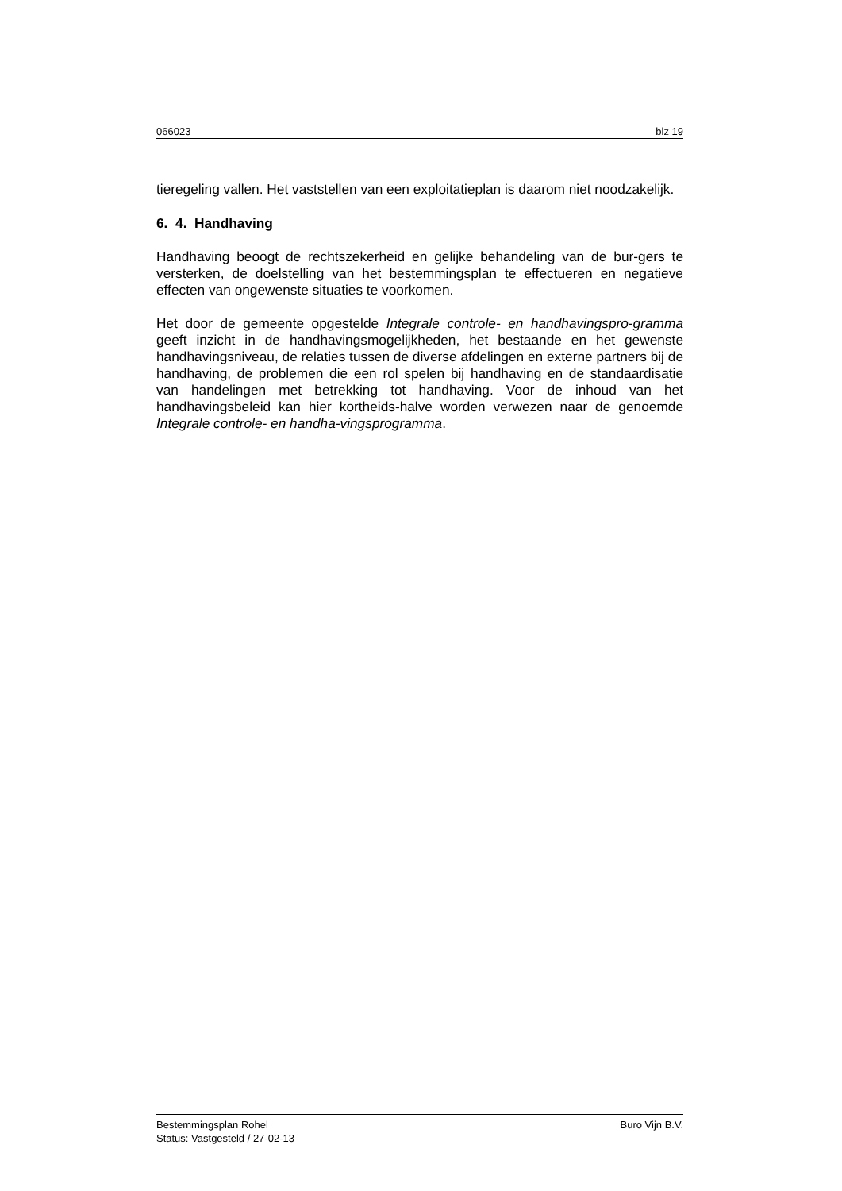066023 blz 19
tieregeling vallen. Het vaststellen van een exploitatieplan is daarom niet noodzakelijk.
6. 4. Handhaving
Handhaving beoogt de rechtszekerheid en gelijke behandeling van de bur-gers te versterken, de doelstelling van het bestemmingsplan te effectueren en negatieve effecten van ongewenste situaties te voorkomen.
Het door de gemeente opgestelde Integrale controle- en handhavingspro-gramma geeft inzicht in de handhavingsmogelijkheden, het bestaande en het gewenste handhavingsniveau, de relaties tussen de diverse afdelingen en externe partners bij de handhaving, de problemen die een rol spelen bij handhaving en de standaardisatie van handelingen met betrekking tot handhaving. Voor de inhoud van het handhavingsbeleid kan hier kortheids-halve worden verwezen naar de genoemde Integrale controle- en handha-vingsprogramma.
Bestemmingsplan Rohel Buro Vijn B.V.
Status: Vastgesteld / 27-02-13